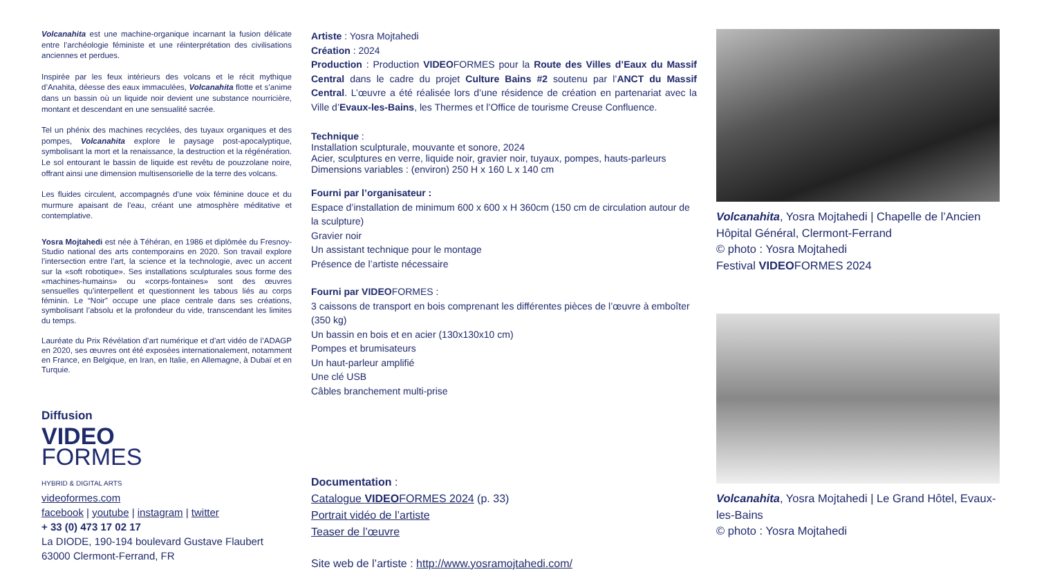Volcanahita est une machine-organique incarnant la fusion délicate entre l’archéologie féministe et une réinterprétation des civilisations anciennes et perdues.
Inspirée par les feux intérieurs des volcans et le récit mythique d’Anahita, déesse des eaux immaculées, Volcanahita flotte et s’anime dans un bassin où un liquide noir devient une substance nourricière, montant et descendant en une sensualité sacrée.
Tel un phénix des machines recyclées, des tuyaux organiques et des pompes, Volcanahita explore le paysage post-apocalyptique, symbolisant la mort et la renaissance, la destruction et la régénération. Le sol entourant le bassin de liquide est revêtu de pouzzolane noire, offrant ainsi une dimension multisensorielle de la terre des volcans.
Les fluides circulent, accompagnés d'une voix féminine douce et du murmure apaisant de l’eau, créant une atmosphère méditative et contemplative.
Yosra Mojtahedi est née à Téhéran, en 1986 et diplômée du Fresnoy-Studio national des arts contemporains en 2020. Son travail explore l’intersection entre l’art, la science et la technologie, avec un accent sur la «soft robotique». Ses installations sculpturales sous forme des «machines-humains» ou «corps-fontaines» sont des œuvres sensuelles qu’interpellent et questionnent les tabous liés au corps féminin. Le “Noir” occupe une place centrale dans ses créations, symbolisant l’absolu et la profondeur du vide, transcendant les limites du temps.
Lauréate du Prix Révélation d’art numérique et d’art vidéo de l’ADAGP en 2020, ses œuvres ont été exposées internationalement, notamment en France, en Belgique, en Iran, en Italie, en Allemagne, à Dubaï et en Turquie.
Diffusion
VIDEO
FORMES
HYBRID & DIGITAL ARTS
videoformes.com
facebook | youtube | instagram | twitter
+ 33 (0) 473 17 02 17
La DIODE, 190-194 boulevard Gustave Flaubert
63000 Clermont-Ferrand, FR
Artiste : Yosra Mojtahedi
Création : 2024
Production : Production VIDEOFORMES pour la Route des Villes d’Eaux du Massif Central dans le cadre du projet Culture Bains #2 soutenu par l’ANCT du Massif Central. L’œuvre a été réalisée lors d’une résidence de création en partenariat avec la Ville d’Evaux-les-Bains, les Thermes et l’Office de tourisme Creuse Confluence.
Technique :
Installation sculpturale, mouvante et sonore, 2024
Acier, sculptures en verre, liquide noir, gravier noir, tuyaux, pompes, hauts-parleurs
Dimensions variables : (environ) 250 H x 160 L x 140 cm
Fourni par l’organisateur :
Espace d’installation de minimum 600 x 600 x H 360cm (150 cm de circulation autour de la sculpture)
Gravier noir
Un assistant technique pour le montage
Présence de l’artiste nécessaire
Fourni par VIDEOFORMES :
3 caissons de transport en bois comprenant les différentes pièces de l’œuvre à emboîter (350 kg)
Un bassin en bois et en acier (130x130x10 cm)
Pompes et brumisateurs
Un haut-parleur amplifié
Une clé USB
Câbles branchement multi-prise
Documentation :
Catalogue VIDEOFORMES 2024 (p. 33)
Portrait vidéo de l’artiste
Teaser de l’œuvre
Site web de l’artiste : http://www.yosramojtahedi.com/
Volcanahita, Yosra Mojtahedi | Chapelle de l’Ancien Hôpital Général, Clermont-Ferrand
© photo : Yosra Mojtahedi
Festival VIDEOFORMES 2024
Volcanahita, Yosra Mojtahedi | Le Grand Hôtel, Evaux-les-Bains
© photo : Yosra Mojtahedi